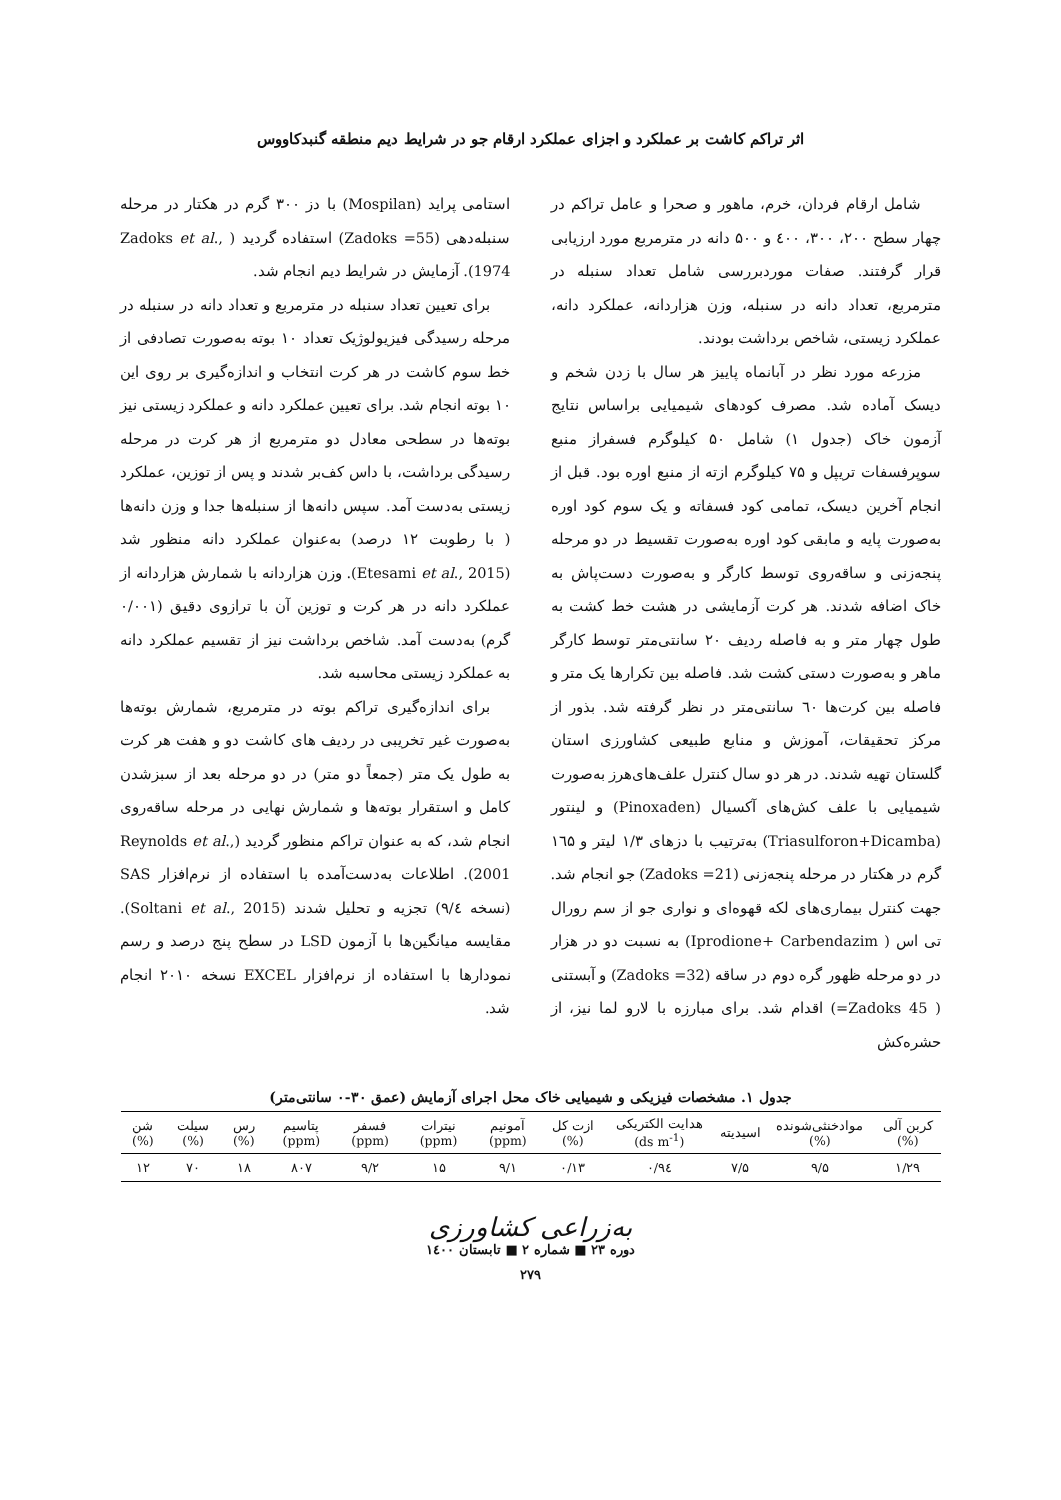اثر تراکم کاشت بر عملکرد و اجزای عملکرد ارقام جو در شرایط دیم منطقه گنبدکاووس
شامل ارقام فردان، خرم، ماهور و صحرا و عامل تراکم در چهار سطح ۲۰۰، ۳۰۰، ٤۰۰ و ۵۰۰ دانه در مترمربع مورد ارزیابی قرار گرفتند. صفات موردبررسی شامل تعداد سنبله در مترمربع، تعداد دانه در سنبله، وزن هزاردانه، عملکرد دانه، عملکرد زیستی، شاخص برداشت بودند.
مزرعه مورد نظر در آبانماه پاییز هر سال با زدن شخم و دیسک آماده شد. مصرف کودهای شیمیایی براساس نتایج آزمون خاک (جدول ۱) شامل ۵۰ کیلوگرم فسفراز منبع سوپرفسفات تریپل و ۷۵ کیلوگرم ازته از منبع اوره بود. قبل از انجام آخرین دیسک، تمامی کود فسفاته و یک سوم کود اوره به‌صورت پایه و مابقی کود اوره به‌صورت تقسیط در دو مرحله پنجه‌زنی و ساقه‌روی توسط کارگر و به‌صورت دست‌پاش به خاک اضافه شدند. هر کرت آزمایشی در هشت خط کشت به طول چهار متر و به فاصله ردیف ۲۰ سانتی‌متر توسط کارگر ماهر و به‌صورت دستی کشت شد. فاصله بین تکرارها یک متر و فاصله بین کرت‌ها ٦۰ سانتی‌متر در نظر گرفته شد. بذور از مرکز تحقیقات، آموزش و منابع طبیعی کشاورزی استان گلستان تهیه شدند. در هر دو سال کنترل علف‌های‌هرز به‌صورت شیمیایی با علف کش‌های آکسیال (Pinoxaden) و لینتور (Triasulforon+Dicamba) به‌ترتیب با دزهای ۱/۳ لیتر و ۱٦۵ گرم در هکتار در مرحله پنجه‌زنی (Zadoks =21) جو انجام شد. جهت کنترل بیماری‌های لکه قهوه‌ای و نواری جو از سم رورال تی اس ( Iprodione+ Carbendazim) به نسبت دو در هزار در دو مرحله ظهور گره دوم در ساقه (Zadoks =32) و آبستنی ( Zadoks 45=) اقدام شد. برای مبارزه با لارو لما نیز، از حشره‌کش
استامی پراید (Mospilan) با دز ۳۰۰ گرم در هکتار در مرحله سنبله‌دهی (Zadoks =55) استفاده گردید ( Zadoks et al., 1974). آزمایش در شرایط دیم انجام شد.
برای تعیین تعداد سنبله در مترمربع و تعداد دانه در سنبله در مرحله رسیدگی فیزیولوژیک تعداد ۱۰ بوته به‌صورت تصادفی از خط سوم کاشت در هر کرت انتخاب و اندازه‌گیری بر روی این ۱۰ بوته انجام شد. برای تعیین عملکرد دانه و عملکرد زیستی نیز بوته‌ها در سطحی معادل دو مترمربع از هر کرت در مرحله رسیدگی برداشت، با داس کف‌بر شدند و پس از توزین، عملکرد زیستی به‌دست آمد. سپس دانه‌ها از سنبله‌ها جدا و وزن دانه‌ها ( با رطوبت ۱۲ درصد) به‌عنوان عملکرد دانه منظور شد (Etesami et al., 2015). وزن هزاردانه با شمارش هزاردانه از عملکرد دانه در هر کرت و توزین آن با ترازوی دقیق (۰/۰۰۱ گرم) به‌دست آمد. شاخص برداشت نیز از تقسیم عملکرد دانه به عملکرد زیستی محاسبه شد.
برای اندازه‌گیری تراکم بوته در مترمربع، شمارش بوته‌ها به‌صورت غیر تخریبی در ردیف های کاشت دو و هفت هر کرت به طول یک متر (جمعاً دو متر) در دو مرحله بعد از سبزشدن کامل و استقرار بوته‌ها و شمارش نهایی در مرحله ساقه‌روی انجام شد، که به عنوان تراکم منظور گردید (Reynolds et al., 2001). اطلاعات به‌دست‌آمده با استفاده از نرم‌افزار SAS (نسخه ۹/٤) تجزیه و تحلیل شدند (Soltani et al., 2015). مقایسه میانگین‌ها با آزمون LSD در سطح پنج درصد و رسم نمودارها با استفاده از نرم‌افزار EXCEL نسخه ۲۰۱۰ انجام شد.
جدول ۱. مشخصات فیزیکی و شیمیایی خاک محل اجرای آزمایش (عمق ۳۰-۰ سانتی‌متر)
| کربن آلی (%) | موادخنثی‌شونده (%) | اسیدیته | هدایت الکتریکی (ds m<sup>-1</sup>) | ازت کل (%) | آمونیم (ppm) | نیترات (ppm) | فسفر (ppm) | پتاسیم (ppm) | رس (%) | سیلت (%) | شن (%) |
| --- | --- | --- | --- | --- | --- | --- | --- | --- | --- | --- | --- |
| ۱/۲۹ | ۹/۵ | ۷/۵ | ۰/۹٤ | ۰/۱۳ | ۹/۱ | ۱۵ | ۹/۲ | ۸۰۷ | ۱۸ | ۷۰ | ۱۲ |
به‌زراعی کشاورزی
دوره ۲۳ ■ شماره ۲ ■ تابستان ۱٤۰۰
۲۷۹